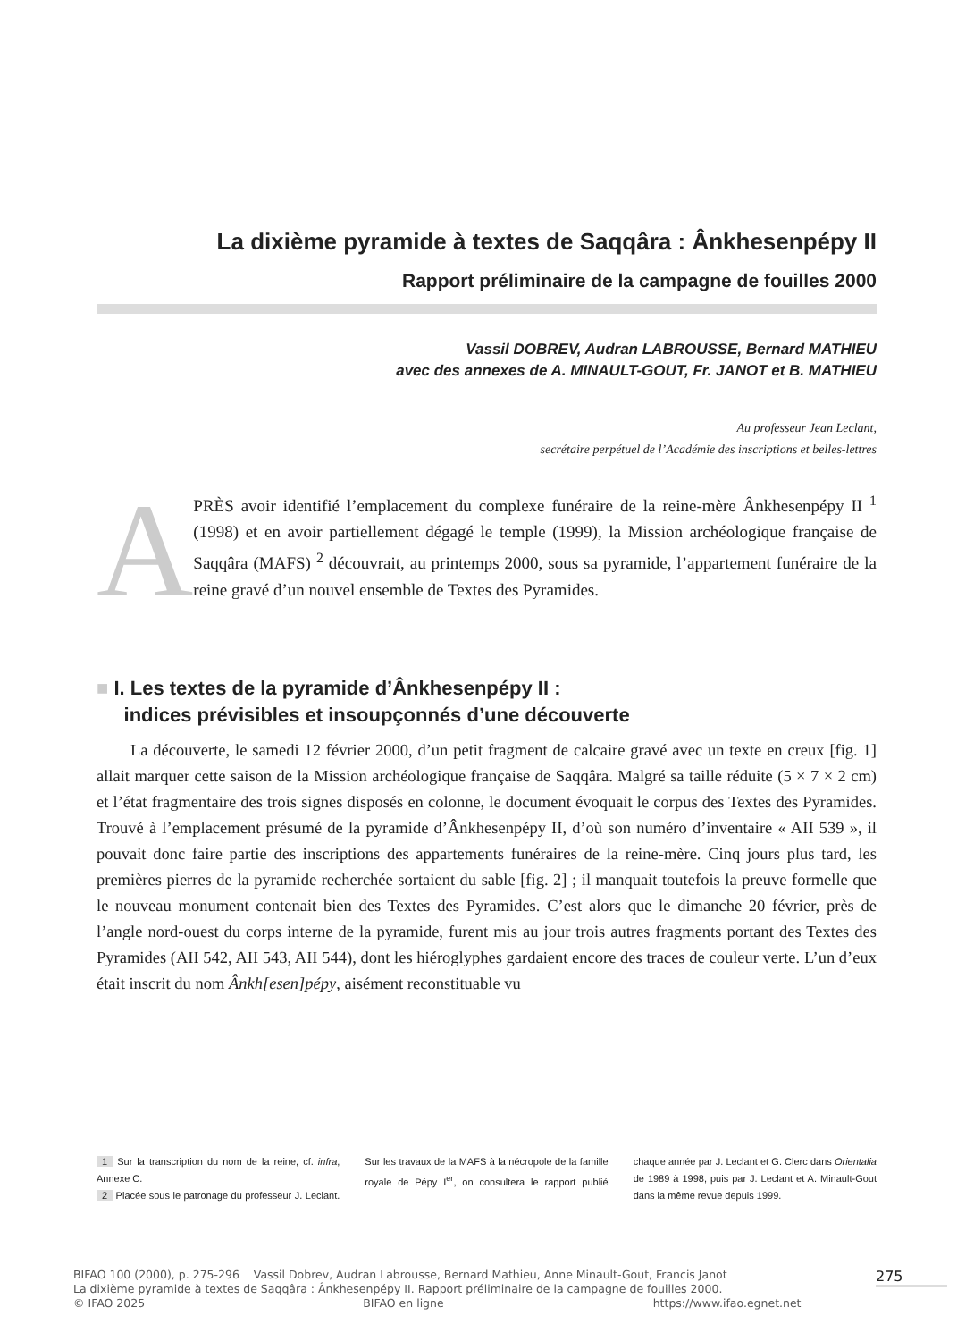La dixième pyramide à textes de Saqqâra : Ânkhesenpépy II
Rapport préliminaire de la campagne de fouilles 2000
Vassil DOBREV, Audran LABROUSSE, Bernard MATHIEU
avec des annexes de A. MINAULT-GOUT, Fr. JANOT et B. MATHIEU
Au professeur Jean Leclant,
secrétaire perpétuel de l’Académie des inscriptions et belles-lettres
A
PRÈS avoir identifié l’emplacement du complexe funéraire de la reine-mère Ânkhesenpépy II <sup>1</sup> (1998) et en avoir partiellement dégagé le temple (1999), la Mission archéologique française de Saqqâra (MAFS) <sup>2</sup> découvrait, au printemps 2000, sous sa pyramide, l’appartement funéraire de la reine gravé d’un nouvel ensemble de Textes des Pyramides.
■ I. Les textes de la pyramide d’Ânkhesenpépy II :
indices prévisibles et insoupçonnés d’une découverte
La découverte, le samedi 12 février 2000, d’un petit fragment de calcaire gravé avec un texte en creux [fig. 1] allait marquer cette saison de la Mission archéologique française de Saqqâra. Malgré sa taille réduite (5 × 7 × 2 cm) et l’état fragmentaire des trois signes disposés en colonne, le document évoquait le corpus des Textes des Pyramides. Trouvé à l’emplacement présumé de la pyramide d’Ânkhesenpépy II, d’où son numéro d’inventaire « AII 539 », il pouvait donc faire partie des inscriptions des appartements funéraires de la reine-mère. Cinq jours plus tard, les premières pierres de la pyramide recherchée sortaient du sable [fig. 2] ; il manquait toutefois la preuve formelle que le nouveau monument contenait bien des Textes des Pyramides. C’est alors que le dimanche 20 février, près de l’angle nord-ouest du corps interne de la pyramide, furent mis au jour trois autres fragments portant des Textes des Pyramides (AII 542, AII 543, AII 544), dont les hiéroglyphes gardaient encore des traces de couleur verte. L’un d’eux était inscrit du nom Ânkh[esen]pépy, aisément reconstituable vu
1 Sur la transcription du nom de la reine, cf. infra, Annexe C.
2 Placée sous le patronage du professeur J. Leclant. Sur les travaux de la MAFS à la nécropole de la famille royale de Pépy I<sup>er</sup>, on consultera le rapport publié chaque année par J. Leclant et G. Clerc dans Orientalia de 1989 à 1998, puis par J. Leclant et A. Minault-Gout dans la même revue depuis 1999.
BIFAO 100 (2000), p. 275-296 Vassil Dobrev, Audran Labrousse, Bernard Mathieu, Anne Minault-Gout, Francis Janot
La dixième pyramide à textes de Saqqâra : Ânkhesenpépy II. Rapport préliminaire de la campagne de fouilles 2000.
© IFAO 2025 BIFAO en ligne https://www.ifao.egnet.net
275